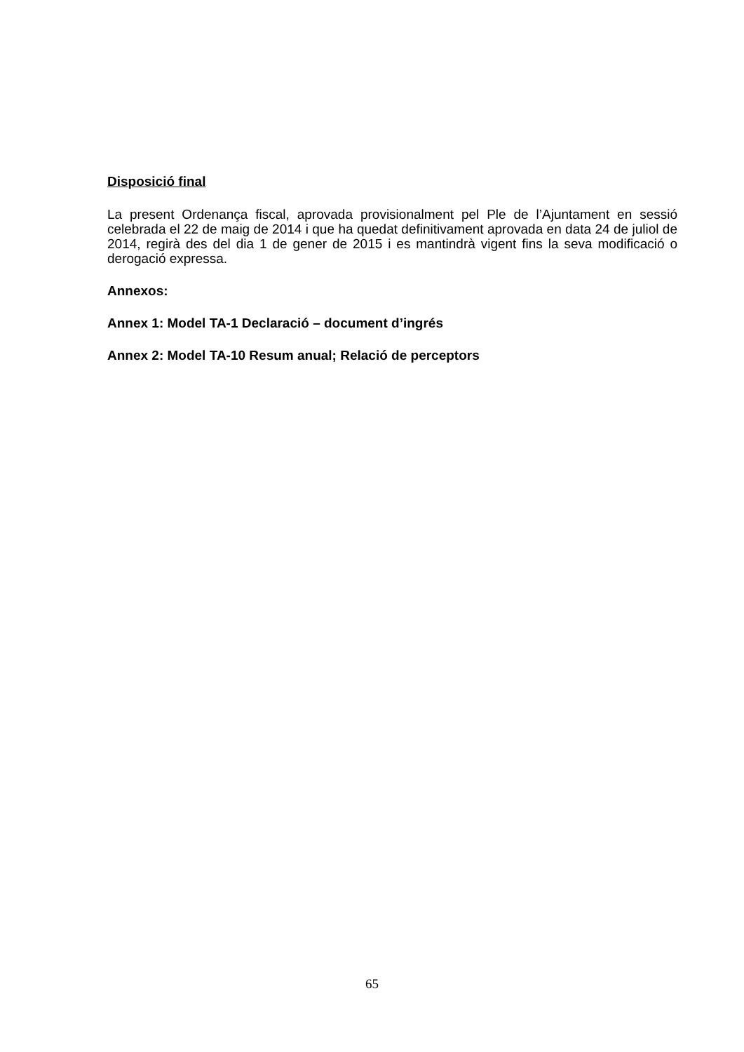Disposició final
La present Ordenança fiscal, aprovada provisionalment pel Ple de l’Ajuntament en sessió celebrada el 22 de maig de 2014 i que ha quedat definitivament aprovada en data 24 de juliol de 2014, regirà des del dia 1 de gener de 2015 i es mantindrà vigent fins la seva modificació o derogació expressa.
Annexos:
Annex 1: Model TA-1 Declaració – document d’ingrés
Annex 2: Model TA-10 Resum anual; Relació de perceptors
65